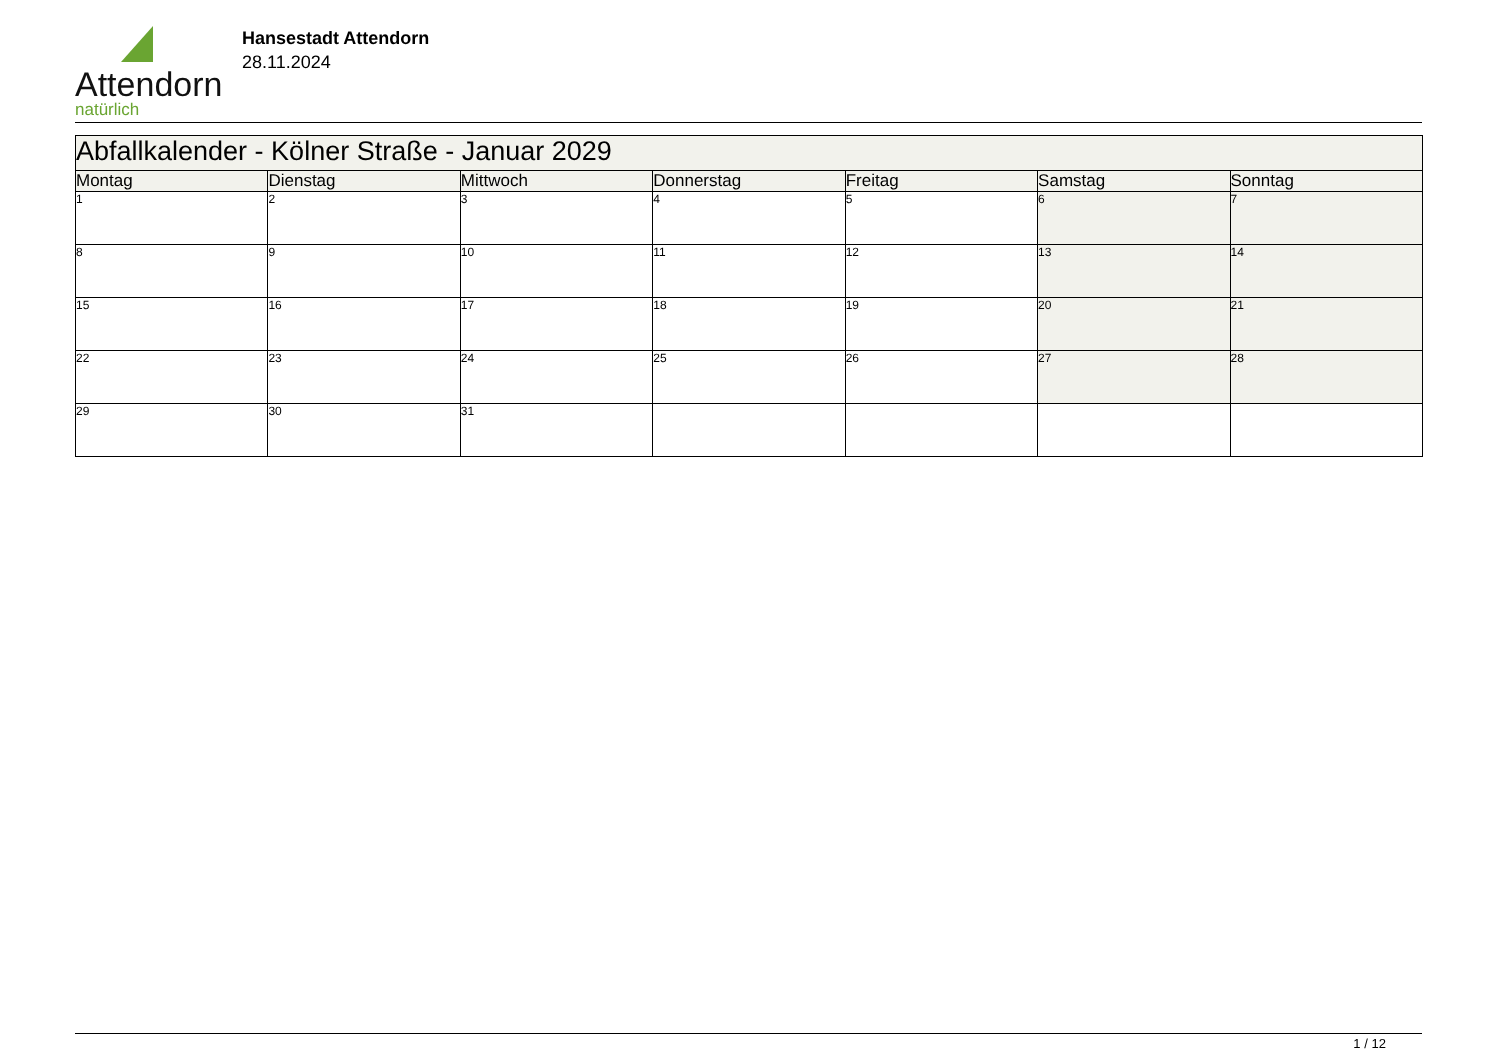Attendorn
natürlich
Hansestadt Attendorn
28.11.2024
| Abfallkalender - Kölner Straße - Januar 2029 | | | | | | |
| --- | --- | --- | --- | --- | --- | --- |
| Montag | Dienstag | Mittwoch | Donnerstag | Freitag | Samstag | Sonntag |
| 1 | 2 | 3 | 4 | 5 | 6 | 7 |
| 8 | 9 | 10 | 11 | 12 | 13 | 14 |
| 15 | 16 | 17 | 18 | 19 | 20 | 21 |
| 22 | 23 | 24 | 25 | 26 | 27 | 28 |
| 29 | 30 | 31 | | | | |
1 / 12